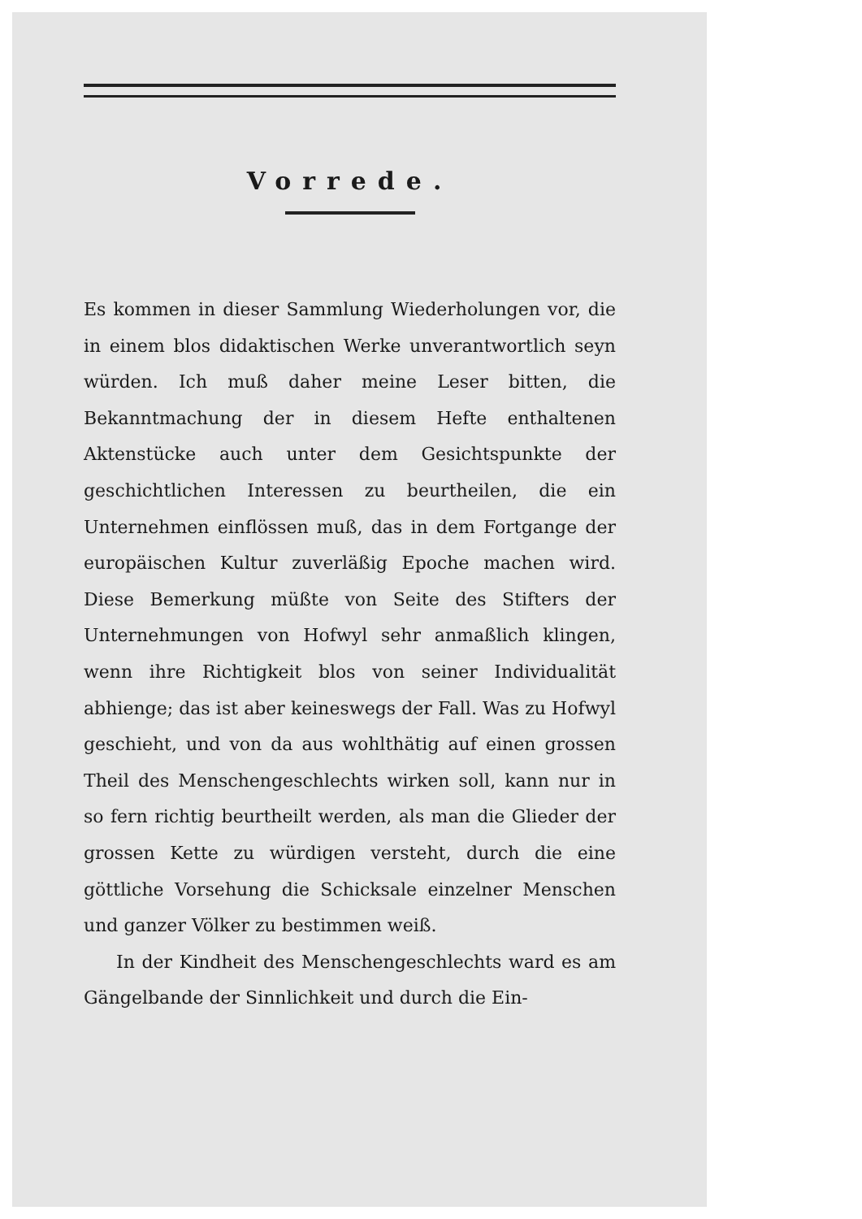Vorrede.
Es kommen in dieser Sammlung Wiederholungen vor, die in einem blos didaktischen Werke unverantwortlich seyn würden. Ich muß daher meine Leser bitten, die Bekanntmachung der in diesem Hefte enthaltenen Aktenstücke auch unter dem Gesichtspunkte der geschichtlichen Interessen zu beurtheilen, die ein Unternehmen einflössen muß, das in dem Fortgange der europäischen Kultur zuverläßig Epoche machen wird. Diese Bemerkung müßte von Seite des Stifters der Unternehmungen von Hofwyl sehr anmaßlich klingen, wenn ihre Richtigkeit blos von seiner Individualität abhienge; das ist aber keineswegs der Fall. Was zu Hofwyl geschieht, und von da aus wohlthätig auf einen grossen Theil des Menschengeschlechts wirken soll, kann nur in so fern richtig beurtheilt werden, als man die Glieder der grossen Kette zu würdigen versteht, durch die eine göttliche Vorsehung die Schicksale einzelner Menschen und ganzer Völker zu bestimmen weiß.
In der Kindheit des Menschengeschlechts ward es am Gängelbande der Sinnlichkeit und durch die Ein-